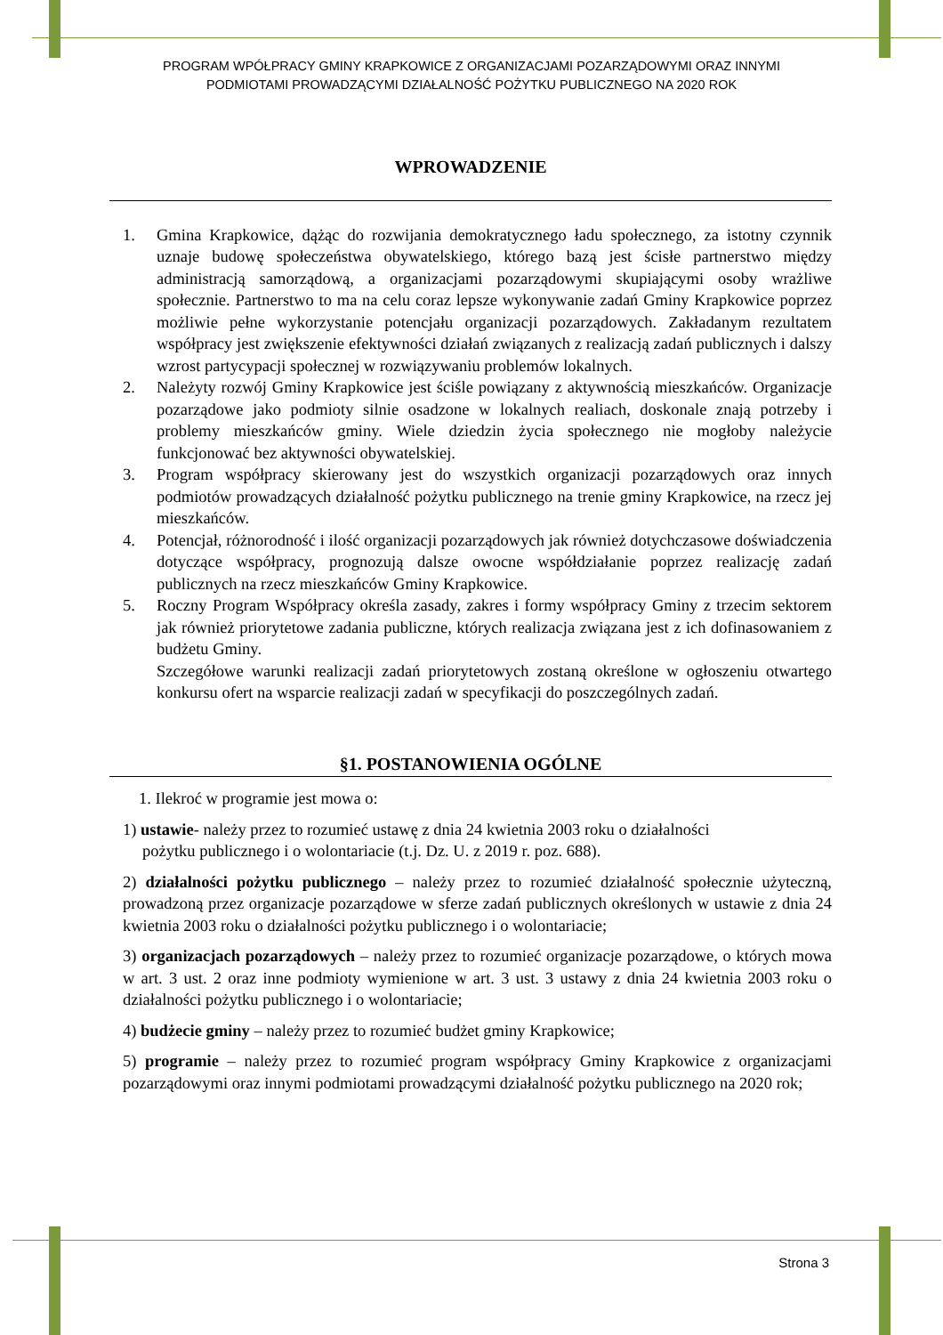PROGRAM WPÓŁPRACY GMINY KRAPKOWICE Z ORGANIZACJAMI POZARZĄDOWYMI ORAZ INNYMI
PODMIOTAMI PROWADZĄCYMI DZIAŁALNOŚĆ POŻYTKU PUBLICZNEGO NA 2020 ROK
WPROWADZENIE
1. Gmina Krapkowice, dążąc do rozwijania demokratycznego ładu społecznego, za istotny czynnik uznaje budowę społeczeństwa obywatelskiego, którego bazą jest ścisłe partnerstwo między administracją samorządową, a organizacjami pozarządowymi skupiającymi osoby wrażliwe społecznie. Partnerstwo to ma na celu coraz lepsze wykonywanie zadań Gminy Krapkowice poprzez możliwie pełne wykorzystanie potencjału organizacji pozarządowych. Zakładanym rezultatem współpracy jest zwiększenie efektywności działań związanych z realizacją zadań publicznych i dalszy wzrost partycypacji społecznej w rozwiązywaniu problemów lokalnych.
2. Należyty rozwój Gminy Krapkowice jest ściśle powiązany z aktywnością mieszkańców. Organizacje pozarządowe jako podmioty silnie osadzone w lokalnych realiach, doskonale znają potrzeby i problemy mieszkańców gminy. Wiele dziedzin życia społecznego nie mogłoby należycie funkcjonować bez aktywności obywatelskiej.
3. Program współpracy skierowany jest do wszystkich organizacji pozarządowych oraz innych podmiotów prowadzących działalność pożytku publicznego na trenie gminy Krapkowice, na rzecz jej mieszkańców.
4. Potencjał, różnorodność i ilość organizacji pozarządowych jak również dotychczasowe doświadczenia dotyczące współpracy, prognozują dalsze owocne współdziałanie poprzez realizację zadań publicznych na rzecz mieszkańców Gminy Krapkowice.
5. Roczny Program Współpracy określa zasady, zakres i formy współpracy Gminy z trzecim sektorem jak również priorytetowe zadania publiczne, których realizacja związana jest z ich dofinasowaniem z budżetu Gminy.
Szczegółowe warunki realizacji zadań priorytetowych zostaną określone w ogłoszeniu otwartego konkursu ofert na wsparcie realizacji zadań w specyfikacji do poszczególnych zadań.
§1. POSTANOWIENIA OGÓLNE
1. Ilekroć w programie jest mowa o:
1) ustawie- należy przez to rozumieć ustawę z dnia 24 kwietnia 2003 roku o działalności
pożytku publicznego i o wolontariacie (t.j. Dz. U. z 2019 r. poz. 688).
2) działalności pożytku publicznego – należy przez to rozumieć działalność społecznie użyteczną, prowadzoną przez organizacje pozarządowe w sferze zadań publicznych określonych w ustawie z dnia 24 kwietnia 2003 roku o działalności pożytku publicznego i o wolontariacie;
3) organizacjach pozarządowych – należy przez to rozumieć organizacje pozarządowe, o których mowa w art. 3 ust. 2 oraz inne podmioty wymienione w art. 3 ust. 3 ustawy z dnia 24 kwietnia 2003 roku o działalności pożytku publicznego i o wolontariacie;
4) budżecie gminy – należy przez to rozumieć budżet gminy Krapkowice;
5) programie – należy przez to rozumieć program współpracy Gminy Krapkowice z organizacjami pozarządowymi oraz innymi podmiotami prowadzącymi działalność pożytku publicznego na 2020 rok;
Strona 3